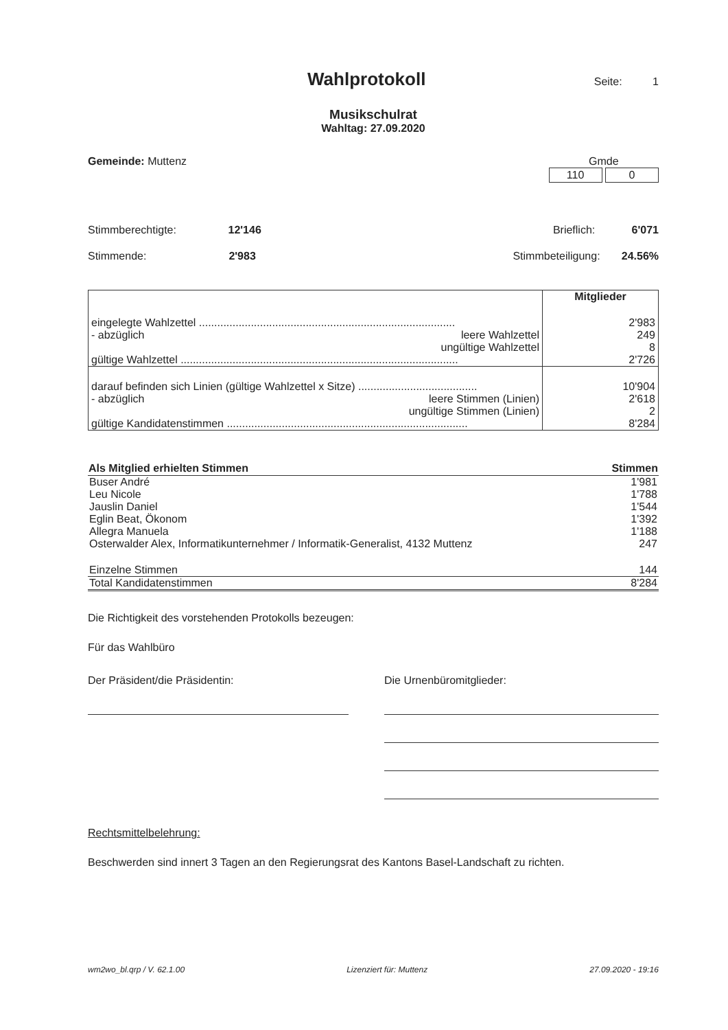Wahlprotokoll
Seite: 1
Musikschulrat
Wahltag: 27.09.2020
Gemeinde: Muttenz Gmde
110 0
Stimmberechtigte: 12'146 Brieflich: 6'071
Stimmende: 2'983 Stimmbeteiligung: 24.56%
| | Mitglieder |
| eingelegte Wahlzettel .................................................................................... | 2'983 |
| - abzüglich leere Wahlzettel | 249 |
| ungültige Wahlzettel | 8 |
| gültige Wahlzettel ........................................................................................... | 2'726 |
| darauf befinden sich Linien (gültige Wahlzettel x Sitze) ....................................... | 10'904 |
| - abzüglich leere Stimmen (Linien) | 2'618 |
| ungültige Stimmen (Linien) | 2 |
| gültige Kandidatenstimmen ............................................................................... | 8'284 |
| Als Mitglied erhielten Stimmen | Stimmen |
| --- | --- |
| Buser André | 1'981 |
| Leu Nicole | 1'788 |
| Jauslin Daniel | 1'544 |
| Eglin Beat, Ökonom | 1'392 |
| Allegra Manuela | 1'188 |
| Osterwalder Alex, Informatikunternehmer / Informatik-Generalist, 4132 Muttenz | 247 |
| Einzelne Stimmen | 144 |
| Total Kandidatenstimmen | 8'284 |
Die Richtigkeit des vorstehenden Protokolls bezeugen:
Für das Wahlbüro
Der Präsident/die Präsidentin: Die Urnenbüromitglieder:
Rechtsmittelbelehrung:
Beschwerden sind innert 3 Tagen an den Regierungsrat des Kantons Basel-Landschaft zu richten.
wm2wo_bl.qrp / V. 62.1.00 Lizenziert für: Muttenz 27.09.2020 - 19:16